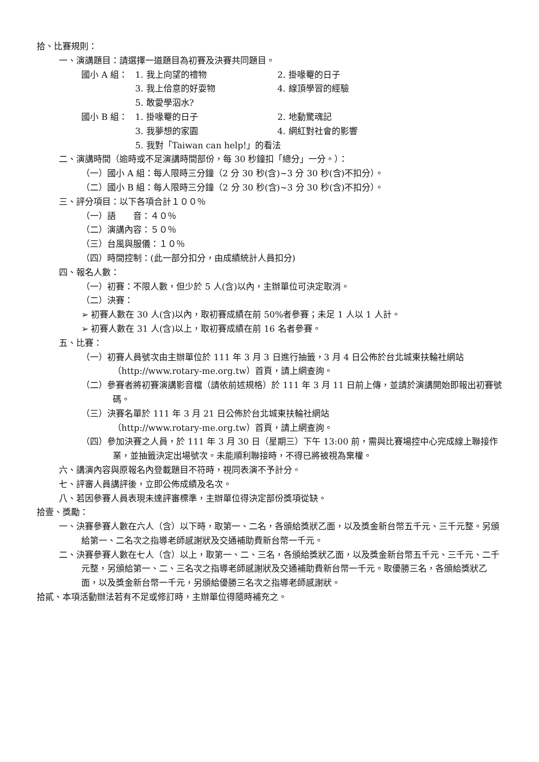拾、比賽規則：
一、演講題目：請選擇一道題目為初賽及決賽共同題目。
國小 A 組： 1. 我上向望的禮物 2. 掛喙罨的日子
3. 我上佮意的好耍物 4. 線頂學習的經驗
5. 敢愛學泅水?
國小 B 組： 1. 掛喙罨的日子 2. 地動驚魂記
3. 我夢想的家園 4. 網紅對社會的影響
5. 我對「Taiwan can help!」的看法
二、演講時間（逾時或不足演講時間部份，每 30 秒鐘扣「總分」一分。）：
（一）國小 A 組：每人限時三分鐘（2 分 30 秒(含)~3 分 30 秒(含)不扣分）。
（二）國小 B 組：每人限時三分鐘（2 分 30 秒(含)~3 分 30 秒(含)不扣分）。
三、評分項目：以下各項合計１００％
（一）語　　音：４０％
（二）演講內容：５０％
（三）台風與服儀：１０％
（四）時間控制：(此一部分扣分，由成績統計人員扣分)
四、報名人數：
（一）初賽：不限人數，但少於 5 人(含)以內，主辦單位可決定取消。
（二）決賽：
➢ 初賽人數在 30 人(含)以內，取初賽成績在前 50%者參賽；未足 1 人以 1 人計。
➢ 初賽人數在 31 人(含)以上，取初賽成績在前 16 名者參賽。
五、比賽：
（一）初賽人員號次由主辦單位於 111 年 3 月 3 日進行抽籤，3 月 4 日公佈於台北城東扶輪社網站（http://www.rotary-me.org.tw）首頁，請上網查詢。
（二）參賽者將初賽演講影音檔（請依前述規格）於 111 年 3 月 11 日前上傳，並請於演講開始即報出初賽號碼。
（三）決賽名單於 111 年 3 月 21 日公佈於台北城東扶輪社網站
（http://www.rotary-me.org.tw）首頁，請上網查詢。
（四）參加決賽之人員，於 111 年 3 月 30 日（星期三）下午 13:00 前，需與比賽場控中心完成線上聯接作業，並抽籤決定出場號次。未能順利聯接時，不得已將被視為棄權。
六、講演內容與原報名內登載題目不符時，視同表演不予計分。
七、評審人員講評後，立即公佈成績及名次。
八、若因參賽人員表現未達評審標準，主辦單位得決定部份獎項從缺。
拾壹、獎勵：
一、決賽參賽人數在六人（含）以下時，取第一、二名，各頒給獎狀乙面，以及獎金新台幣五千元、三千元整。另頒給第一、二名次之指導老師感謝狀及交通補助費新台幣一千元。
二、決賽參賽人數在七人（含）以上，取第一、二、三名，各頒給獎狀乙面，以及獎金新台幣五千元、三千元、二千元整，另頒給第一、二、三名次之指導老師感謝狀及交通補助費新台幣一千元。取優勝三名，各頒給獎狀乙面，以及獎金新台幣一千元，另頒給優勝三名次之指導老師感謝狀。
拾貳、本項活動辦法若有不足或修訂時，主辦單位得隨時補充之。